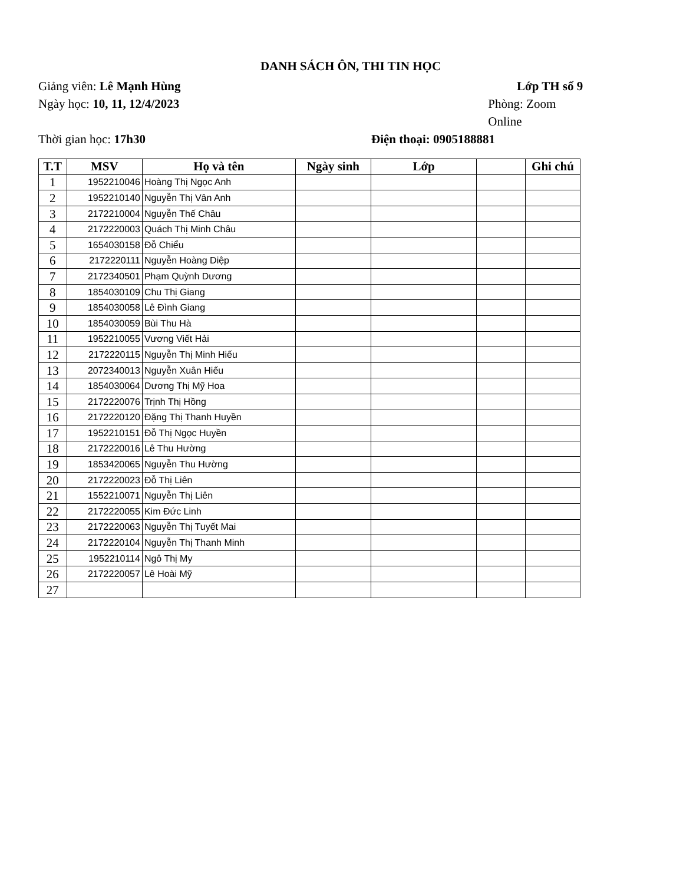DANH SÁCH ÔN, THI TIN HỌC
Giảng viên: Lê Mạnh Hùng Lớp TH số 9
Ngày học: 10, 11, 12/4/2023 Phòng: Zoom Online
Thời gian học: 17h30 Điện thoại: 0905188881
| T.T | MSV | Họ và tên | Ngày sinh | Lớp | | Ghi chú |
| --- | --- | --- | --- | --- | --- | --- |
| 1 | 1952210046 | Hoàng Thị Ngọc Anh | | | | |
| 2 | 1952210140 | Nguyễn Thị Vân Anh | | | | |
| 3 | 2172210004 | Nguyễn Thế Châu | | | | |
| 4 | 2172220003 | Quách Thị Minh Châu | | | | |
| 5 | 1654030158 | Đỗ Chiểu | | | | |
| 6 | 2172220111 | Nguyễn Hoàng Diệp | | | | |
| 7 | 2172340501 | Phạm Quỳnh Dương | | | | |
| 8 | 1854030109 | Chu Thị Giang | | | | |
| 9 | 1854030058 | Lê Đình Giang | | | | |
| 10 | 1854030059 | Bùi Thu Hà | | | | |
| 11 | 1952210055 | Vương Viết Hải | | | | |
| 12 | 2172220115 | Nguyễn Thị Minh Hiếu | | | | |
| 13 | 2072340013 | Nguyễn Xuân Hiếu | | | | |
| 14 | 1854030064 | Dương Thị Mỹ Hoa | | | | |
| 15 | 2172220076 | Trịnh Thị Hồng | | | | |
| 16 | 2172220120 | Đặng Thị Thanh Huyền | | | | |
| 17 | 1952210151 | Đỗ Thị Ngọc Huyền | | | | |
| 18 | 2172220016 | Lê Thu Hường | | | | |
| 19 | 1853420065 | Nguyễn Thu Hường | | | | |
| 20 | 2172220023 | Đỗ Thị Liên | | | | |
| 21 | 1552210071 | Nguyễn Thị Liên | | | | |
| 22 | 2172220055 | Kim Đức Linh | | | | |
| 23 | 2172220063 | Nguyễn Thị Tuyết Mai | | | | |
| 24 | 2172220104 | Nguyễn Thị Thanh Minh | | | | |
| 25 | 1952210114 | Ngô Thị My | | | | |
| 26 | 2172220057 | Lê Hoài Mỹ | | | | |
| 27 | | | | | | |